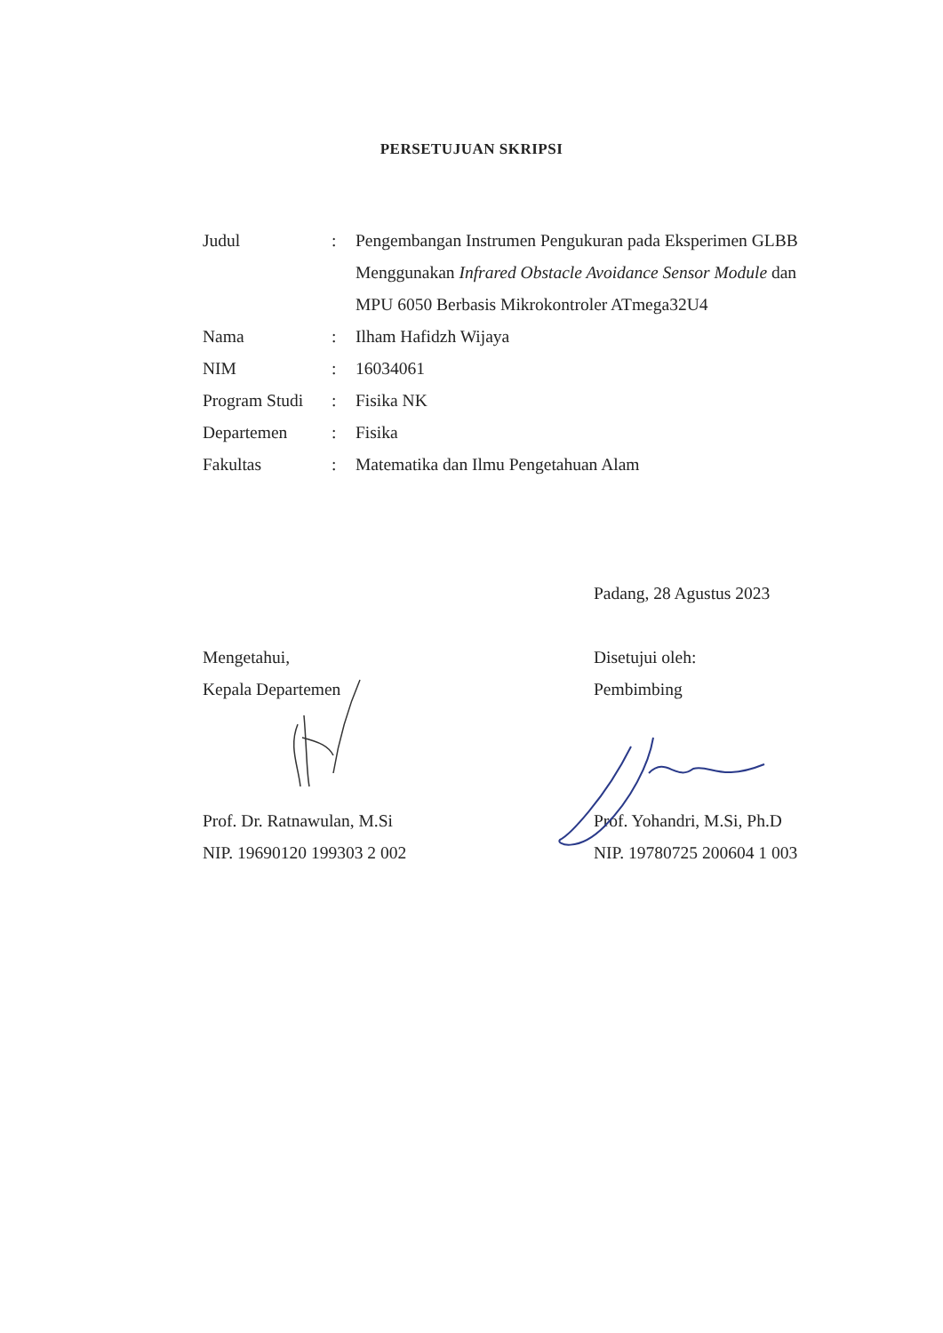PERSETUJUAN SKRIPSI
| Judul | : | Pengembangan Instrumen Pengukuran pada Eksperimen GLBB Menggunakan Infrared Obstacle Avoidance Sensor Module dan MPU 6050 Berbasis Mikrokontroler ATmega32U4 |
| Nama | : | Ilham Hafidzh Wijaya |
| NIM | : | 16034061 |
| Program Studi | : | Fisika NK |
| Departemen | : | Fisika |
| Fakultas | : | Matematika dan Ilmu Pengetahuan Alam |
Mengetahui,
Kepala Departemen
Prof. Dr. Ratnawulan, M.Si
NIP. 19690120 199303 2 002
Padang, 28 Agustus 2023
Disetujui oleh:
Pembimbing
Prof. Yohandri, M.Si, Ph.D
NIP. 19780725 200604 1 003